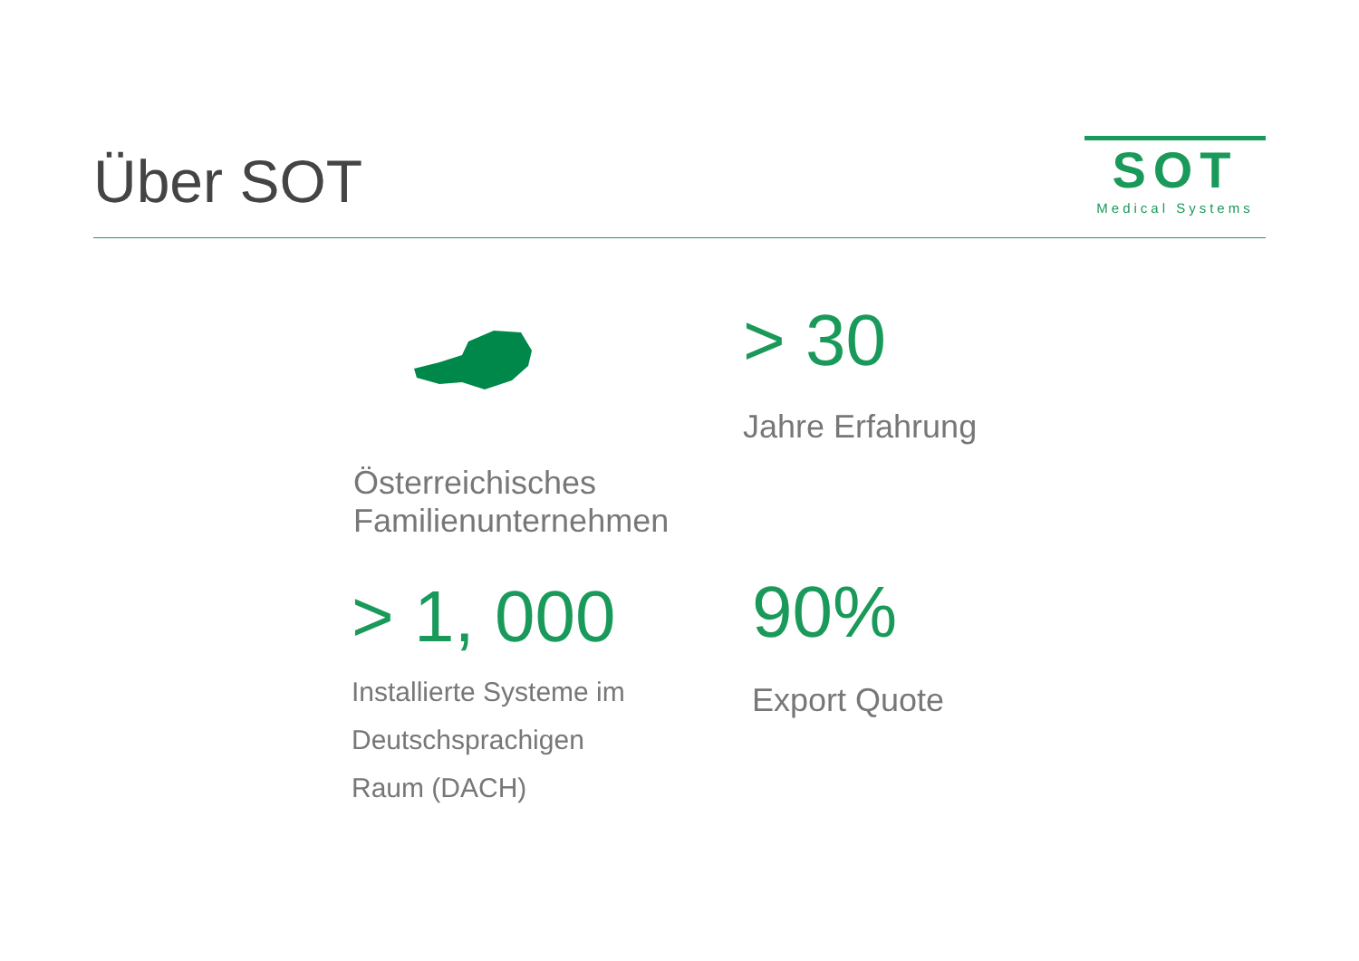Über SOT
SOT
Medical Systems
Österreichisches
Familienunternehmen
> 30
Jahre Erfahrung
> 1, 000
Installierte Systeme im
Deutschsprachigen
Raum (DACH)
90%
Export Quote